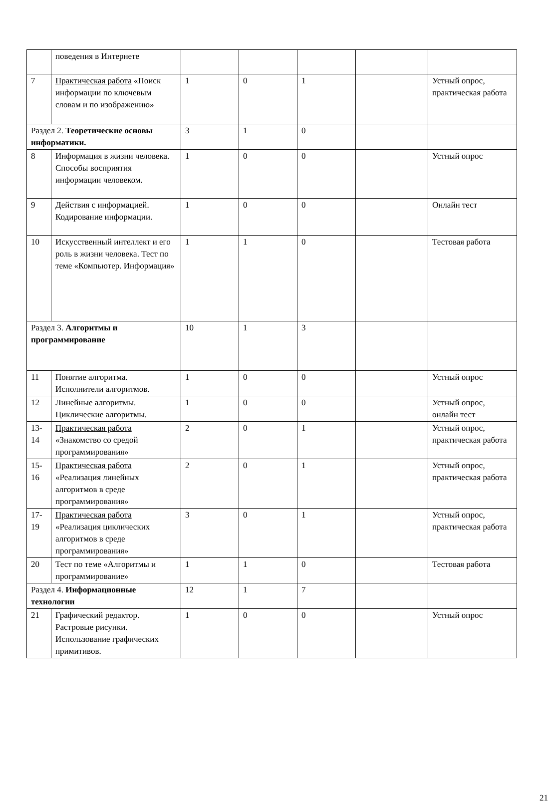| | поведения в Интернете | | | | | |
| 7 | Практическая работа «Поиск информации по ключевым словам и по изображению» | 1 | 0 | 1 | | Устный опрос, практическая работа |
| Раздел 2. Теоретические основы информатики. | | 3 | 1 | 0 | | |
| 8 | Информация в жизни человека. Способы восприятия информации человеком. | 1 | 0 | 0 | | Устный опрос |
| 9 | Действия с информацией. Кодирование информации. | 1 | 0 | 0 | | Онлайн тест |
| 10 | Искусственный интеллект и его роль в жизни человека. Тест по теме «Компьютер. Информация» | 1 | 1 | 0 | | Тестовая работа |
| Раздел 3. Алгоритмы и программирование | | 10 | 1 | 3 | | |
| 11 | Понятие алгоритма. Исполнители алгоритмов. | 1 | 0 | 0 | | Устный опрос |
| 12 | Линейные алгоритмы. Циклические алгоритмы. | 1 | 0 | 0 | | Устный опрос, онлайн тест |
| 13-14 | Практическая работа «Знакомство со средой программирования» | 2 | 0 | 1 | | Устный опрос, практическая работа |
| 15-16 | Практическая работа «Реализация линейных алгоритмов в среде программирования» | 2 | 0 | 1 | | Устный опрос, практическая работа |
| 17-19 | Практическая работа «Реализация циклических алгоритмов в среде программирования» | 3 | 0 | 1 | | Устный опрос, практическая работа |
| 20 | Тест по теме «Алгоритмы и программирование» | 1 | 1 | 0 | | Тестовая работа |
| Раздел 4. Информационные технологии | | 12 | 1 | 7 | | |
| 21 | Графический редактор. Растровые рисунки. Использование графических примитивов. | 1 | 0 | 0 | | Устный опрос |
21